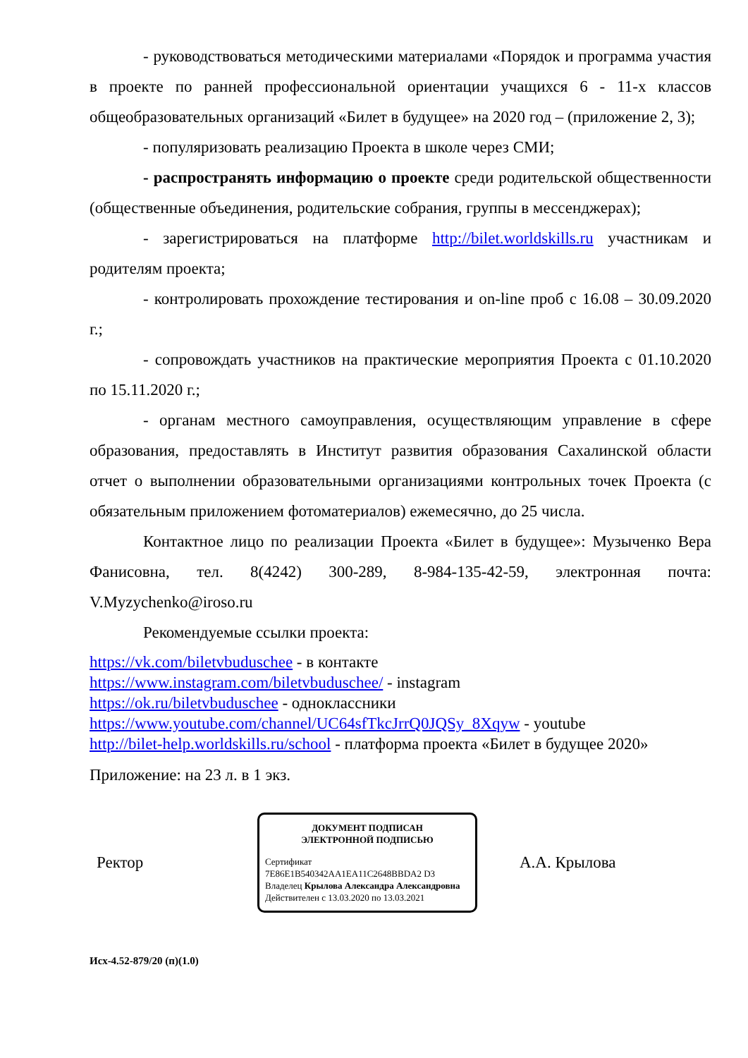- руководствоваться методическими материалами «Порядок и программа участия в проекте по ранней профессиональной ориентации учащихся 6 - 11-х классов общеобразовательных организаций «Билет в будущее» на 2020 год – (приложение 2, 3);
- популяризовать реализацию Проекта в школе через СМИ;
- распространять информацию о проекте среди родительской общественности (общественные объединения, родительские собрания, группы в мессенджерах);
- зарегистрироваться на платформе http://bilet.worldskills.ru участникам и родителям проекта;
- контролировать прохождение тестирования и on-line проб с 16.08 – 30.09.2020 г.;
- сопровождать участников на практические мероприятия Проекта с 01.10.2020 по 15.11.2020 г.;
- органам местного самоуправления, осуществляющим управление в сфере образования, предоставлять в Институт развития образования Сахалинской области отчет о выполнении образовательными организациями контрольных точек Проекта (с обязательным приложением фотоматериалов) ежемесячно, до 25 числа.
Контактное лицо по реализации Проекта «Билет в будущее»: Музыченко Вера Фанисовна, тел. 8(4242) 300-289, 8-984-135-42-59, электронная почта: V.Myzychenko@iroso.ru
Рекомендуемые ссылки проекта:
https://vk.com/biletvbuduschee - в контакте
https://www.instagram.com/biletvbuduschee/ - instagram
https://ok.ru/biletvbuduschee - одноклассники
https://www.youtube.com/channel/UC64sfTkcJrrQ0JQSy_8Xqyw - youtube
http://bilet-help.worldskills.ru/school - платформа проекта «Билет в будущее 2020»
Приложение: на 23 л. в 1 экз.
Ректор
ДОКУМЕНТ ПОДПИСАН
ЭЛЕКТРОННОЙ ПОДПИСЬЮ
Сертификат 7E86E1B540342AA1EA11C2648BBDA2 D3
Владелец Крылова Александра Александровна
Действителен с 13.03.2020 по 13.03.2021
А.А. Крылова
Исх-4.52-879/20 (п)(1.0)